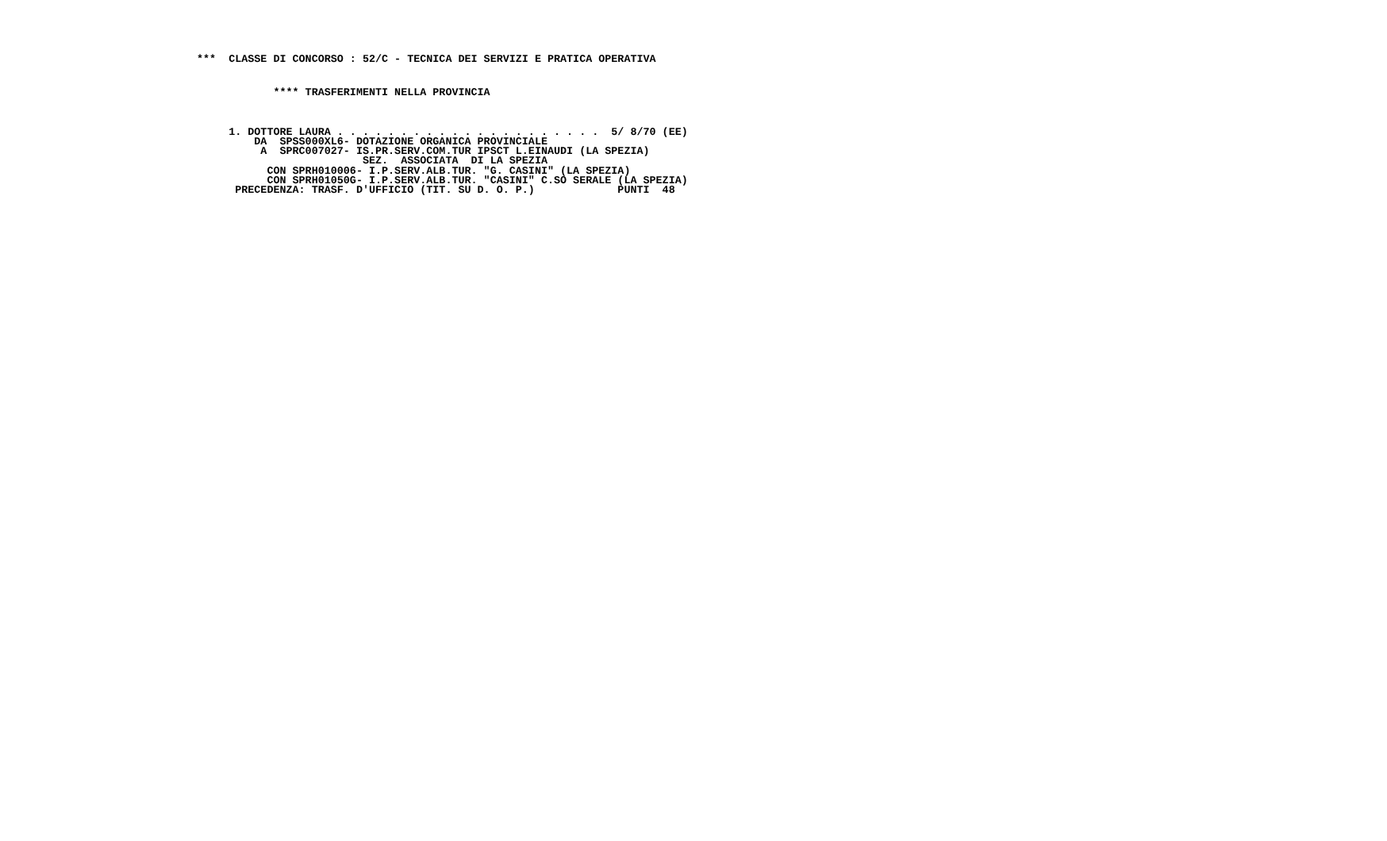***  CLASSE DI CONCORSO : 52/C - TECNICA DEI SERVIZI E PRATICA OPERATIVA
            **** TRASFERIMENTI NELLA PROVINCIA
     1. DOTTORE LAURA . . . . . . . . . . . . . . . . . . . . .  5/ 8/70 (EE)
         DA  SPSS000XL6- DOTAZIONE ORGANICA PROVINCIALE
          A  SPRC007027- IS.PR.SERV.COM.TUR IPSCT L.EINAUDI (LA SPEZIA)
                          SEZ.  ASSOCIATA  DI LA SPEZIA
           CON SPRH010006- I.P.SERV.ALB.TUR. "G. CASINI" (LA SPEZIA)
           CON SPRH01050G- I.P.SERV.ALB.TUR. "CASINI" C.SO SERALE (LA SPEZIA)
      PRECEDENZA: TRASF. D'UFFICIO (TIT. SU D. O. P.)             PUNTI  48